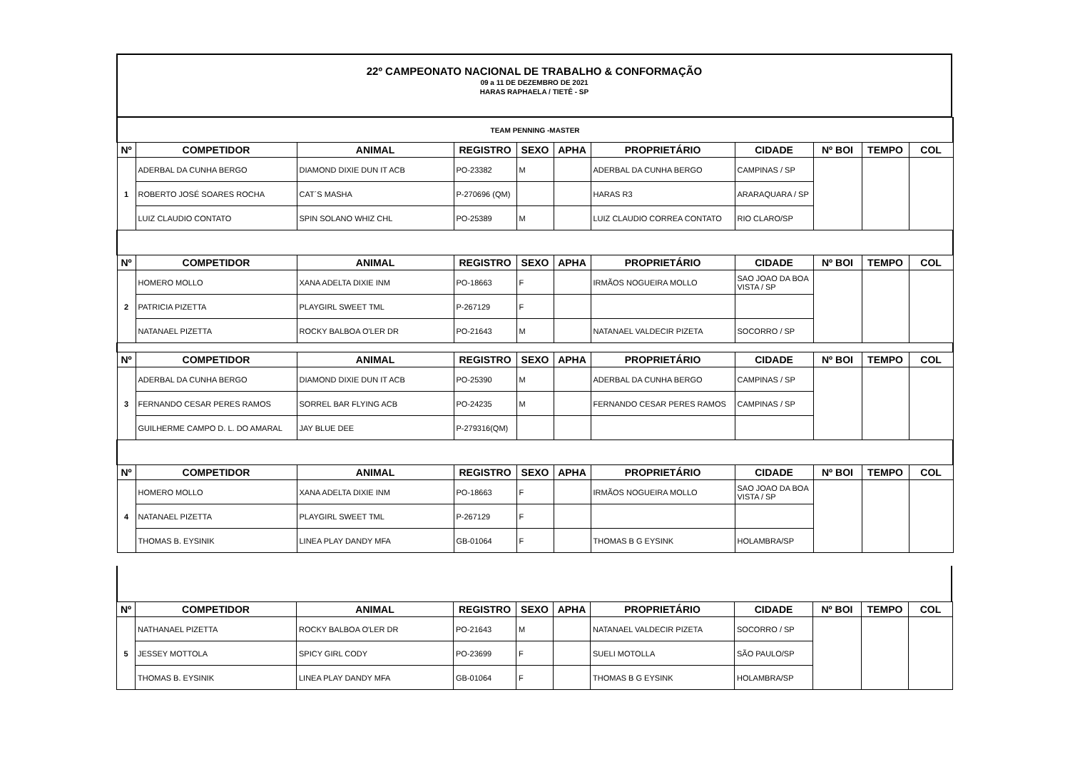22º CAMPEONATO NACIONAL DE TRABALHO & CONFORMAÇÃO
09 a 11 DE DEZEMBRO DE 2021
HARAS RAPHAELA / TIETÊ - SP
| TEAM PENNING -MASTER | | | | | | | | | | |
| Nº | COMPETIDOR | ANIMAL | REGISTRO | SEXO | APHA | PROPRIETÁRIO | CIDADE | Nº BOI | TEMPO | COL |
| 1 | ADERBAL DA CUNHA BERGO | DIAMOND DIXIE DUN IT ACB | PO-23382 | M | | ADERBAL DA CUNHA BERGO | CAMPINAS / SP | | | |
| | ROBERTO JOSÉ SOARES ROCHA | CAT´S MASHA | P-270696 (QM) | | | HARAS R3 | ARARAQUARA / SP | | | |
| | LUIZ CLAUDIO CONTATO | SPIN SOLANO WHIZ CHL | PO-25389 | M | | LUIZ CLAUDIO CORREA CONTATO | RIO CLARO/SP | | | |
| Nº | COMPETIDOR | ANIMAL | REGISTRO | SEXO | APHA | PROPRIETÁRIO | CIDADE | Nº BOI | TEMPO | COL |
| 2 | HOMERO MOLLO | XANA ADELTA DIXIE INM | PO-18663 | F | | IRMÃOS NOGUEIRA MOLLO | SAO JOAO DA BOA VISTA / SP | | | |
| | PATRICIA PIZETTA | PLAYGIRL SWEET TML | P-267129 | F | | | | | | |
| | NATANAEL PIZETTA | ROCKY BALBOA O'LER DR | PO-21643 | M | | NATANAEL VALDECIR PIZETA | SOCORRO / SP | | | |
| Nº | COMPETIDOR | ANIMAL | REGISTRO | SEXO | APHA | PROPRIETÁRIO | CIDADE | Nº BOI | TEMPO | COL |
| 3 | ADERBAL DA CUNHA BERGO | DIAMOND DIXIE DUN IT ACB | PO-25390 | M | | ADERBAL DA CUNHA BERGO | CAMPINAS / SP | | | |
| | FERNANDO CESAR PERES RAMOS | SORREL BAR FLYING ACB | PO-24235 | M | | FERNANDO CESAR PERES RAMOS | CAMPINAS / SP | | | |
| | GUILHERME CAMPO D. L. DO AMARAL | JAY BLUE DEE | P-279316(QM) | | | | | | | |
| Nº | COMPETIDOR | ANIMAL | REGISTRO | SEXO | APHA | PROPRIETÁRIO | CIDADE | Nº BOI | TEMPO | COL |
| 4 | HOMERO MOLLO | XANA ADELTA DIXIE INM | PO-18663 | F | | IRMÃOS NOGUEIRA MOLLO | SAO JOAO DA BOA VISTA / SP | | | |
| | NATANAEL PIZETTA | PLAYGIRL SWEET TML | P-267129 | F | | | | | | |
| | THOMAS B. EYSINIK | LINEA PLAY DANDY MFA | GB-01064 | F | | THOMAS B G EYSINK | HOLAMBRA/SP | | | |
| Nº | COMPETIDOR | ANIMAL | REGISTRO | SEXO | APHA | PROPRIETÁRIO | CIDADE | Nº BOI | TEMPO | COL |
| --- | --- | --- | --- | --- | --- | --- | --- | --- | --- | --- |
| 5 | NATHANAEL PIZETTA | ROCKY BALBOA O'LER DR | PO-21643 | M | | NATANAEL VALDECIR PIZETA | SOCORRO / SP | | | |
| | JESSEY MOTTOLA | SPICY GIRL CODY | PO-23699 | F | | SUELI MOTOLLA | SÃO PAULO/SP | | | |
| | THOMAS B. EYSINIK | LINEA PLAY DANDY MFA | GB-01064 | F | | THOMAS B G EYSINK | HOLAMBRA/SP | | | |